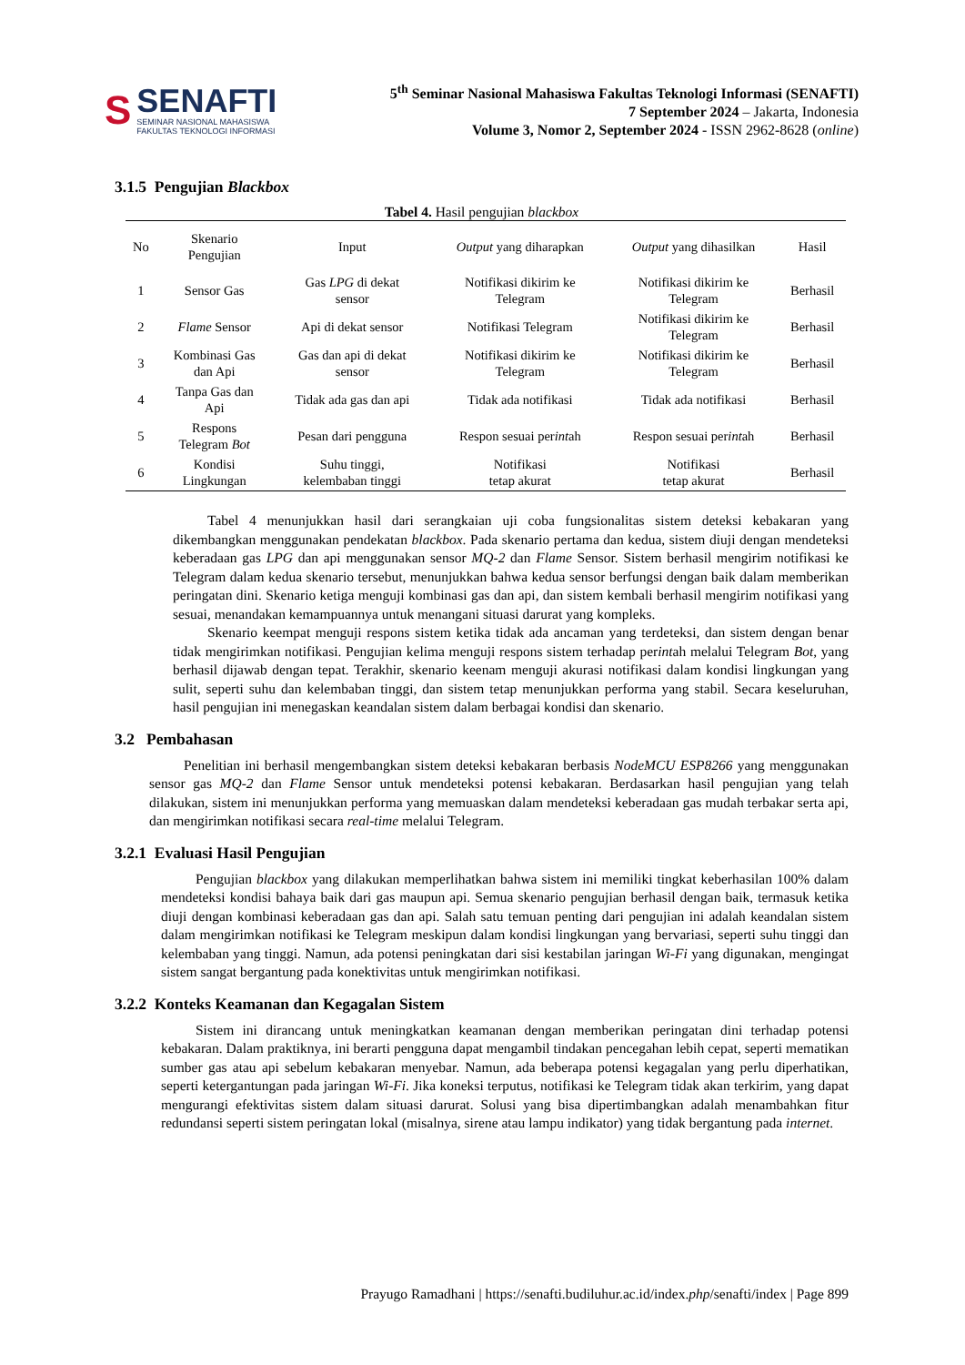S
SENAFTI
SEMINAR NASIONAL MAHASISWA
FAKULTAS TEKNOLOGI INFORMASI
5<sup>th</sup> Seminar Nasional Mahasiswa Fakultas Teknologi Informasi (SENAFTI)
7 September 2024 – Jakarta, Indonesia
Volume 3, Nomor 2, September 2024 - ISSN 2962-8628 (online)
3.1.5 Pengujian Blackbox
Tabel 4. Hasil pengujian blackbox
| No | Skenario Pengujian | Input | Output yang diharapkan | Output yang dihasilkan | Hasil |
| --- | --- | --- | --- | --- | --- |
| 1 | Sensor Gas | Gas LPG di dekat sensor | Notifikasi dikirim ke Telegram | Notifikasi dikirim ke Telegram | Berhasil |
| 2 | Flame Sensor | Api di dekat sensor | Notifikasi Telegram | Notifikasi dikirim ke Telegram | Berhasil |
| 3 | Kombinasi Gas dan Api | Gas dan api di dekat sensor | Notifikasi dikirim ke Telegram | Notifikasi dikirim ke Telegram | Berhasil |
| 4 | Tanpa Gas dan Api | Tidak ada gas dan api | Tidak ada notifikasi | Tidak ada notifikasi | Berhasil |
| 5 | Respons Telegram Bot | Pesan dari pengguna | Respon sesuai per int ah | Respon sesuai per int ah | Berhasil |
| 6 | Kondisi Lingkungan | Suhu tinggi, kelembaban tinggi | Notifikasi tetap akurat | Notifikasi tetap akurat | Berhasil |
Tabel 4 menunjukkan hasil dari serangkaian uji coba fungsionalitas sistem deteksi kebakaran yang dikembangkan menggunakan pendekatan blackbox. Pada skenario pertama dan kedua, sistem diuji dengan mendeteksi keberadaan gas LPG dan api menggunakan sensor MQ-2 dan Flame Sensor. Sistem berhasil mengirim notifikasi ke Telegram dalam kedua skenario tersebut, menunjukkan bahwa kedua sensor berfungsi dengan baik dalam memberikan peringatan dini. Skenario ketiga menguji kombinasi gas dan api, dan sistem kembali berhasil mengirim notifikasi yang sesuai, menandakan kemampuannya untuk menangani situasi darurat yang kompleks.
Skenario keempat menguji respons sistem ketika tidak ada ancaman yang terdeteksi, dan sistem dengan benar tidak mengirimkan notifikasi. Pengujian kelima menguji respons sistem terhadap perintah melalui Telegram Bot, yang berhasil dijawab dengan tepat. Terakhir, skenario keenam menguji akurasi notifikasi dalam kondisi lingkungan yang sulit, seperti suhu dan kelembaban tinggi, dan sistem tetap menunjukkan performa yang stabil. Secara keseluruhan, hasil pengujian ini menegaskan keandalan sistem dalam berbagai kondisi dan skenario.
3.2 Pembahasan
Penelitian ini berhasil mengembangkan sistem deteksi kebakaran berbasis NodeMCU ESP8266 yang menggunakan sensor gas MQ-2 dan Flame Sensor untuk mendeteksi potensi kebakaran. Berdasarkan hasil pengujian yang telah dilakukan, sistem ini menunjukkan performa yang memuaskan dalam mendeteksi keberadaan gas mudah terbakar serta api, dan mengirimkan notifikasi secara real-time melalui Telegram.
3.2.1 Evaluasi Hasil Pengujian
Pengujian blackbox yang dilakukan memperlihatkan bahwa sistem ini memiliki tingkat keberhasilan 100% dalam mendeteksi kondisi bahaya baik dari gas maupun api. Semua skenario pengujian berhasil dengan baik, termasuk ketika diuji dengan kombinasi keberadaan gas dan api. Salah satu temuan penting dari pengujian ini adalah keandalan sistem dalam mengirimkan notifikasi ke Telegram meskipun dalam kondisi lingkungan yang bervariasi, seperti suhu tinggi dan kelembaban yang tinggi. Namun, ada potensi peningkatan dari sisi kestabilan jaringan Wi-Fi yang digunakan, mengingat sistem sangat bergantung pada konektivitas untuk mengirimkan notifikasi.
3.2.2 Konteks Keamanan dan Kegagalan Sistem
Sistem ini dirancang untuk meningkatkan keamanan dengan memberikan peringatan dini terhadap potensi kebakaran. Dalam praktiknya, ini berarti pengguna dapat mengambil tindakan pencegahan lebih cepat, seperti mematikan sumber gas atau api sebelum kebakaran menyebar. Namun, ada beberapa potensi kegagalan yang perlu diperhatikan, seperti ketergantungan pada jaringan Wi-Fi. Jika koneksi terputus, notifikasi ke Telegram tidak akan terkirim, yang dapat mengurangi efektivitas sistem dalam situasi darurat. Solusi yang bisa dipertimbangkan adalah menambahkan fitur redundansi seperti sistem peringatan lokal (misalnya, sirene atau lampu indikator) yang tidak bergantung pada internet.
Prayugo Ramadhani | https://senafti.budiluhur.ac.id/index.php/senafti/index | Page 899